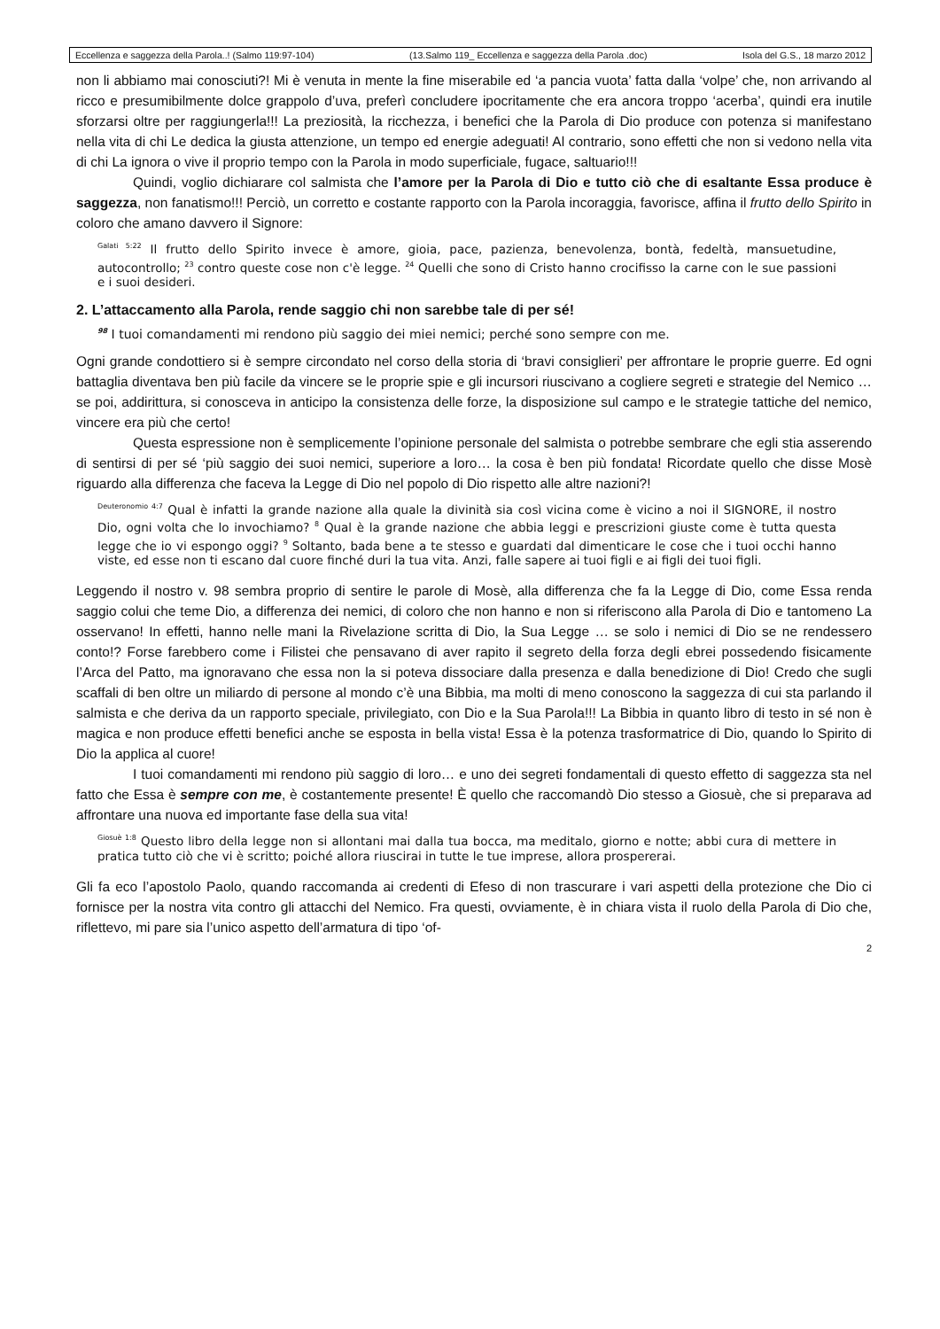Eccellenza e saggezza della Parola..! (Salmo 119:97-104) (13.Salmo 119_ Eccellenza e saggezza della Parola .doc) Isola del G.S., 18 marzo 2012
non li abbiamo mai conosciuti?! Mi è venuta in mente la fine miserabile ed ‘a pancia vuota’ fatta dalla ‘volpe’ che, non arrivando al ricco e presumibilmente dolce grappolo d’uva, preferì concludere ipocritamente che era ancora troppo ‘acerba’, quindi era inutile sforzarsi oltre per raggiungerla!!! La preziosità, la ricchezza, i benefici che la Parola di Dio produce con potenza si manifestano nella vita di chi Le dedica la giusta attenzione, un tempo ed energie adeguati! Al contrario, sono effetti che non si vedono nella vita di chi La ignora o vive il proprio tempo con la Parola in modo superficiale, fugace, saltuario!!!
Quindi, voglio dichiarare col salmista che l’amore per la Parola di Dio e tutto ciò che di esaltante Essa produce è saggezza, non fanatismo!!! Perciò, un corretto e costante rapporto con la Parola incoraggia, favorisce, affina il frutto dello Spirito in coloro che amano davvero il Signore:
<sup>Galati 5:22</sup> Il frutto dello Spirito invece è amore, gioia, pace, pazienza, benevolenza, bontà, fedeltà, mansuetudine, autocontrollo; <sup>23</sup> contro queste cose non c'è legge. <sup>24</sup> Quelli che sono di Cristo hanno crocifisso la carne con le sue passioni e i suoi desideri.
2. L’attaccamento alla Parola, rende saggio chi non sarebbe tale di per sé!
<sup>98</sup> I tuoi comandamenti mi rendono più saggio dei miei nemici; perché sono sempre con me.
Ogni grande condottiero si è sempre circondato nel corso della storia di ‘bravi consiglieri’ per affrontare le proprie guerre. Ed ogni battaglia diventava ben più facile da vincere se le proprie spie e gli incursori riuscivano a cogliere segreti e strategie del Nemico … se poi, addirittura, si conosceva in anticipo la consistenza delle forze, la disposizione sul campo e le strategie tattiche del nemico, vincere era più che certo!
Questa espressione non è semplicemente l’opinione personale del salmista o potrebbe sembrare che egli stia asserendo di sentirsi di per sé ‘più saggio dei suoi nemici, superiore a loro… la cosa è ben più fondata! Ricordate quello che disse Mosè riguardo alla differenza che faceva la Legge di Dio nel popolo di Dio rispetto alle altre nazioni?!
<sup>Deuteronomio 4:7</sup> Qual è infatti la grande nazione alla quale la divinità sia così vicina come è vicino a noi il SIGNORE, il nostro Dio, ogni volta che lo invochiamo? <sup>8</sup> Qual è la grande nazione che abbia leggi e prescrizioni giuste come è tutta questa legge che io vi espongo oggi? <sup>9</sup> Soltanto, bada bene a te stesso e guardati dal dimenticare le cose che i tuoi occhi hanno viste, ed esse non ti escano dal cuore finché duri la tua vita. Anzi, falle sapere ai tuoi figli e ai figli dei tuoi figli.
Leggendo il nostro v. 98 sembra proprio di sentire le parole di Mosè, alla differenza che fa la Legge di Dio, come Essa renda saggio colui che teme Dio, a differenza dei nemici, di coloro che non hanno e non si riferiscono alla Parola di Dio e tantomeno La osservano! In effetti, hanno nelle mani la Rivelazione scritta di Dio, la Sua Legge … se solo i nemici di Dio se ne rendessero conto!? Forse farebbero come i Filistei che pensavano di aver rapito il segreto della forza degli ebrei possedendo fisicamente l’Arca del Patto, ma ignoravano che essa non la si poteva dissociare dalla presenza e dalla benedizione di Dio! Credo che sugli scaffali di ben oltre un miliardo di persone al mondo c’è una Bibbia, ma molti di meno conoscono la saggezza di cui sta parlando il salmista e che deriva da un rapporto speciale, privilegiato, con Dio e la Sua Parola!!! La Bibbia in quanto libro di testo in sé non è magica e non produce effetti benefici anche se esposta in bella vista! Essa è la potenza trasformatrice di Dio, quando lo Spirito di Dio la applica al cuore!
I tuoi comandamenti mi rendono più saggio di loro… e uno dei segreti fondamentali di questo effetto di saggezza sta nel fatto che Essa è sempre con me, è costantemente presente! È quello che raccomandò Dio stesso a Giosuè, che si preparava ad affrontare una nuova ed importante fase della sua vita!
<sup>Giosuè 1:8</sup> Questo libro della legge non si allontani mai dalla tua bocca, ma meditalo, giorno e notte; abbi cura di mettere in pratica tutto ciò che vi è scritto; poiché allora riuscirai in tutte le tue imprese, allora prospererai.
Gli fa eco l’apostolo Paolo, quando raccomanda ai credenti di Efeso di non trascurare i vari aspetti della protezione che Dio ci fornisce per la nostra vita contro gli attacchi del Nemico. Fra questi, ovviamente, è in chiara vista il ruolo della Parola di Dio che, riflettevo, mi pare sia l’unico aspetto dell’armatura di tipo ‘of-
2